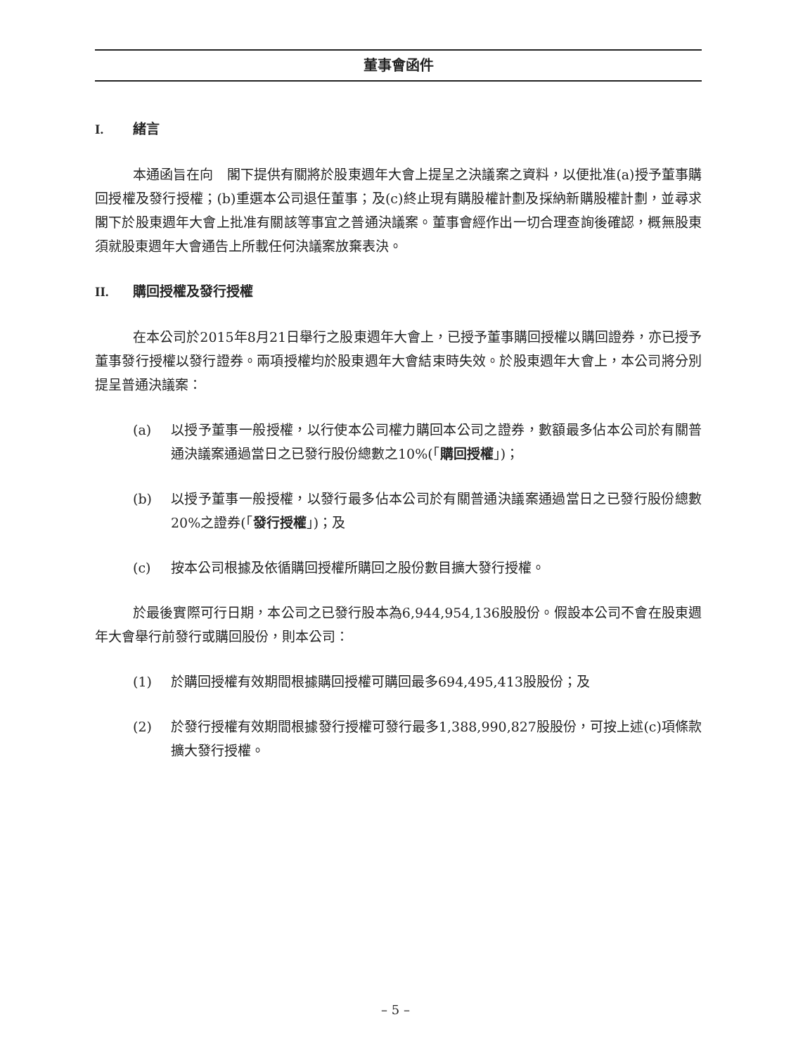董事會函件
I. 緒言
本通函旨在向　閣下提供有關將於股東週年大會上提呈之決議案之資料，以便批准(a)授予董事購回授權及發行授權；(b)重選本公司退任董事；及(c)終止現有購股權計劃及採納新購股權計劃，並尋求　閣下於股東週年大會上批准有關該等事宜之普通決議案。董事會經作出一切合理查詢後確認，概無股東須就股東週年大會通告上所載任何決議案放棄表決。
II. 購回授權及發行授權
在本公司於2015年8月21日舉行之股東週年大會上，已授予董事購回授權以購回證券，亦已授予董事發行授權以發行證券。兩項授權均於股東週年大會結束時失效。於股東週年大會上，本公司將分別提呈普通決議案：
(a) 以授予董事一般授權，以行使本公司權力購回本公司之證券，數額最多佔本公司於有關普通決議案通過當日之已發行股份總數之10%(「購回授權」)；
(b) 以授予董事一般授權，以發行最多佔本公司於有關普通決議案通過當日之已發行股份總數20%之證券(「發行授權」)；及
(c) 按本公司根據及依循購回授權所購回之股份數目擴大發行授權。
於最後實際可行日期，本公司之已發行股本為6,944,954,136股股份。假設本公司不會在股東週年大會舉行前發行或購回股份，則本公司：
(1) 於購回授權有效期間根據購回授權可購回最多694,495,413股股份；及
(2) 於發行授權有效期間根據發行授權可發行最多1,388,990,827股股份，可按上述(c)項條款擴大發行授權。
– 5 –